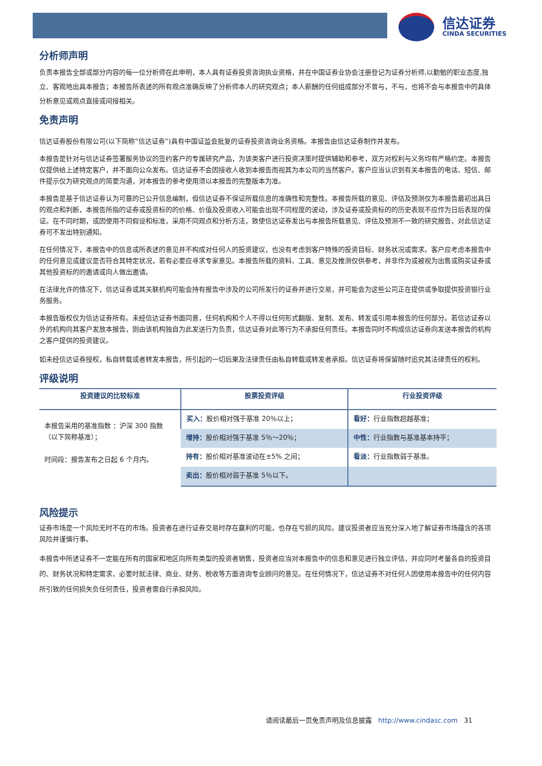信达证券
CINDA SECURITIES
分析师声明
负责本报告全部或部分内容的每一位分析师在此申明，本人具有证券投资咨询执业资格，并在中国证券业协会注册登记为证券分析师,以勤勉的职业态度,独立、客观地出具本报告；本报告所表述的所有观点准确反映了分析师本人的研究观点；本人薪酬的任何组成部分不曾与，不与，也将不会与本报告中的具体分析意见或观点直接或间接相关。
免责声明
信达证券股份有限公司(以下简称“信达证券”)具有中国证监会批复的证券投资咨询业务资格。本报告由信达证券制作并发布。
本报告是针对与信达证券签署服务协议的签约客户的专属研究产品，为该类客户进行投资决策时提供辅助和参考，双方对权利与义务均有严格约定。本报告仅提供给上述特定客户，并不面向公众发布。信达证券不会因接收人收到本报告而视其为本公司的当然客户。客户应当认识到有关本报告的电话、短信、邮件提示仅为研究观点的简要沟通，对本报告的参考使用须以本报告的完整版本为准。
本报告是基于信达证券认为可靠的已公开信息编制，但信达证券不保证所载信息的准确性和完整性。本报告所载的意见、评估及预测仅为本报告最初出具日的观点和判断，本报告所指的证券或投资标的的价格、价值及投资收入可能会出现不同程度的波动，涉及证券或投资标的的历史表现不应作为日后表现的保证。在不同时期，或因使用不同假设和标准，采用不同观点和分析方法，致使信达证券发出与本报告所载意见、评估及预测不一致的研究报告，对此信达证券可不发出特别通知。
在任何情况下，本报告中的信息或所表述的意见并不构成对任何人的投资建议，也没有考虑到客户特殊的投资目标、财务状况或需求。客户应考虑本报告中的任何意见或建议是否符合其特定状况，若有必要应寻求专家意见。本报告所载的资料、工具、意见及推测仅供参考，并非作为或被视为出售或购买证券或其他投资标的的邀请或向人做出邀请。
在法律允许的情况下，信达证券或其关联机构可能会持有报告中涉及的公司所发行的证券并进行交易，并可能会为这些公司正在提供或争取提供投资银行业务服务。
本报告版权仅为信达证券所有。未经信达证券书面同意，任何机构和个人不得以任何形式翻版、复制、发布、转发或引用本报告的任何部分。若信达证券以外的机构向其客户发放本报告，则由该机构独自为此发送行为负责，信达证券对此等行为不承担任何责任。本报告同时不构成信达证券向发送本报告的机构之客户提供的投资建议。
如未经信达证券授权，私自转载或者转发本报告，所引起的一切后果及法律责任由私自转载或转发者承担。信达证券将保留随时追究其法律责任的权利。
评级说明
| 投资建议的比较标准 | 股票投资评级 | 行业投资评级 |
| --- | --- | --- |
| 本报告采用的基准指数 ：沪深 300 指数（以下简称基准）； 时间段：报告发布之日起 6 个月内。 | 买入： 股价相对强于基准 20％以上； | 看好： 行业指数超越基准； |
| | 增持： 股价相对强于基准 5％～20％； | 中性： 行业指数与基准基本持平； |
| | 持有： 股价相对基准波动在±5% 之间； | 看淡： 行业指数弱于基准。 |
| | 卖出： 股价相对弱于基准 5％以下。 | |
风险提示
证券市场是一个风险无时不在的市场。投资者在进行证券交易时存在赢利的可能，也存在亏损的风险。建议投资者应当充分深入地了解证券市场蕴含的各项风险并谨慎行事。
本报告中所述证券不一定能在所有的国家和地区向所有类型的投资者销售，投资者应当对本报告中的信息和意见进行独立评估，并应同时考量各自的投资目的、财务状况和特定需求，必要时就法律、商业、财务、税收等方面咨询专业顾问的意见。在任何情况下，信达证券不对任何人因使用本报告中的任何内容所引致的任何损失负任何责任，投资者需自行承担风险。
请阅读最后一页免责声明及信息披露 http://www.cindasc.com 31